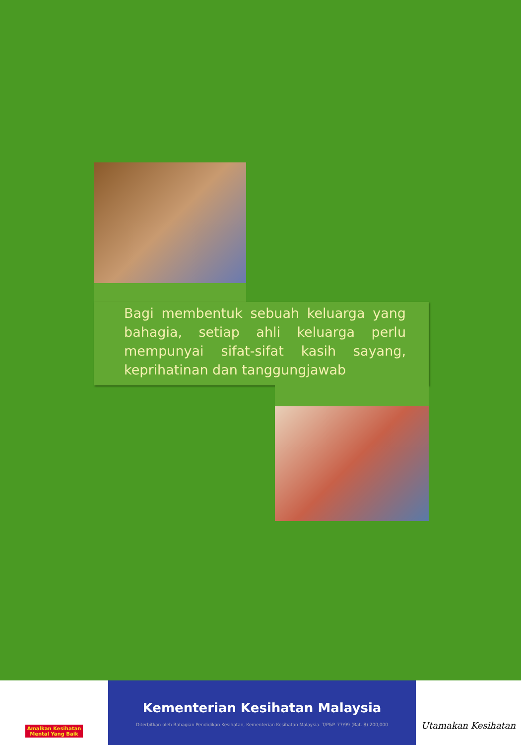Bagi membentuk sebuah keluarga yang bahagia, setiap ahli keluarga perlu mempunyai sifat-sifat kasih sayang, keprihatinan dan tanggungjawab
Amalkan Kesihatan
Mental Yang Baik
Kementerian Kesihatan Malaysia
Diterbitkan oleh Bahagian Pendidikan Kesihatan, Kementerian Kesihatan Malaysia. T/P&P. 77/99 (Bat. 8) 200,000
Utamakan Kesihatan